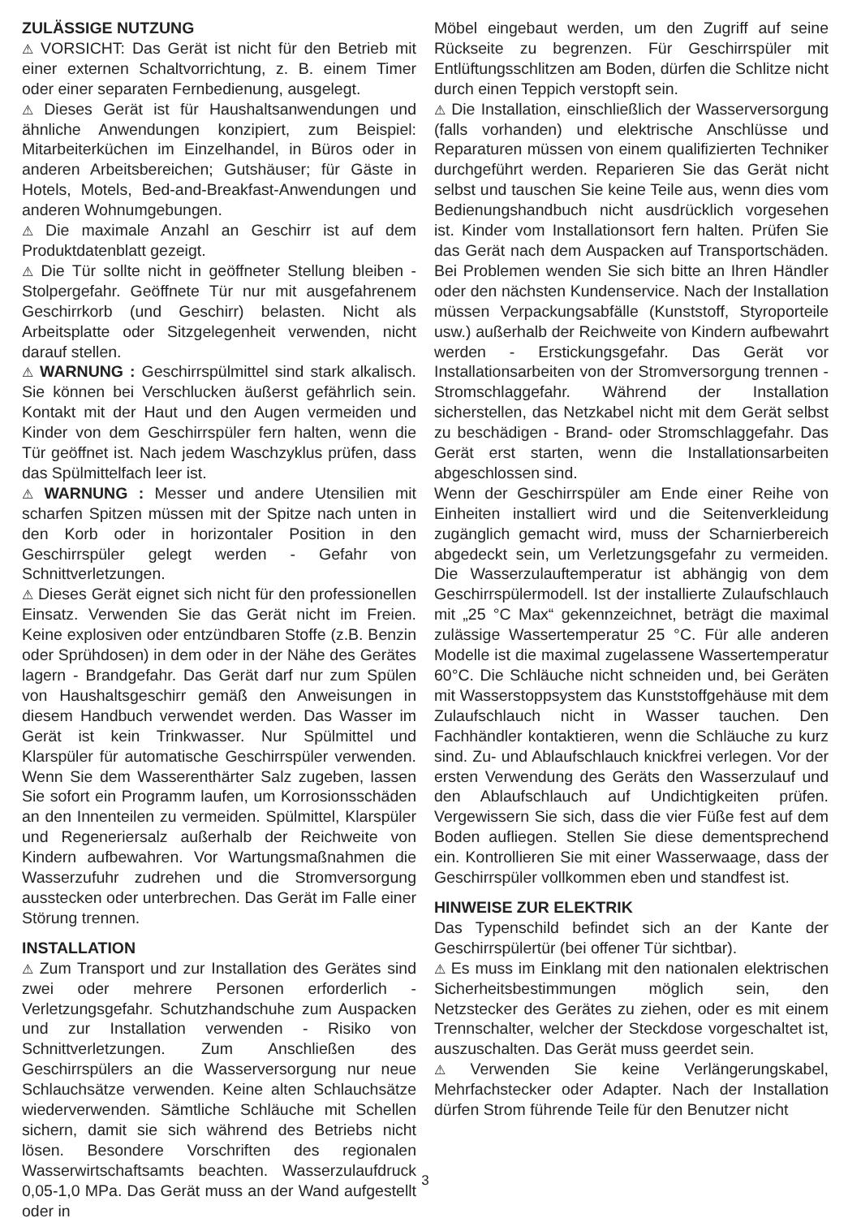ZULÄSSIGE NUTZUNG
⚠ VORSICHT: Das Gerät ist nicht für den Betrieb mit einer externen Schaltvorrichtung, z. B. einem Timer oder einer separaten Fernbedienung, ausgelegt.
⚠ Dieses Gerät ist für Haushaltsanwendungen und ähnliche Anwendungen konzipiert, zum Beispiel: Mitarbeiterküchen im Einzelhandel, in Büros oder in anderen Arbeitsbereichen; Gutshäuser; für Gäste in Hotels, Motels, Bed-and-Breakfast-Anwendungen und anderen Wohnumgebungen.
⚠ Die maximale Anzahl an Geschirr ist auf dem Produktdatenblatt gezeigt.
⚠ Die Tür sollte nicht in geöffneter Stellung bleiben - Stolpergefahr. Geöffnete Tür nur mit ausgefahrenem Geschirrkorb (und Geschirr) belasten. Nicht als Arbeitsplatte oder Sitzgelegenheit verwenden, nicht darauf stellen.
⚠ WARNUNG : Geschirrspülmittel sind stark alkalisch. Sie können bei Verschlucken äußerst gefährlich sein. Kontakt mit der Haut und den Augen vermeiden und Kinder von dem Geschirrspüler fern halten, wenn die Tür geöffnet ist. Nach jedem Waschzyklus prüfen, dass das Spülmittelfach leer ist.
⚠ WARNUNG : Messer und andere Utensilien mit scharfen Spitzen müssen mit der Spitze nach unten in den Korb oder in horizontaler Position in den Geschirrspüler gelegt werden - Gefahr von Schnittverletzungen.
⚠ Dieses Gerät eignet sich nicht für den professionellen Einsatz. Verwenden Sie das Gerät nicht im Freien. Keine explosiven oder entzündbaren Stoffe (z.B. Benzin oder Sprühdosen) in dem oder in der Nähe des Gerätes lagern - Brandgefahr. Das Gerät darf nur zum Spülen von Haushaltsgeschirr gemäß den Anweisungen in diesem Handbuch verwendet werden. Das Wasser im Gerät ist kein Trinkwasser. Nur Spülmittel und Klarspüler für automatische Geschirrspüler verwenden. Wenn Sie dem Wasserenthärter Salz zugeben, lassen Sie sofort ein Programm laufen, um Korrosionsschäden an den Innenteilen zu vermeiden. Spülmittel, Klarspüler und Regeneriersalz außerhalb der Reichweite von Kindern aufbewahren. Vor Wartungsmaßnahmen die Wasserzufuhr zudrehen und die Stromversorgung ausstecken oder unterbrechen. Das Gerät im Falle einer Störung trennen.
INSTALLATION
⚠ Zum Transport und zur Installation des Gerätes sind zwei oder mehrere Personen erforderlich - Verletzungsgefahr. Schutzhandschuhe zum Auspacken und zur Installation verwenden - Risiko von Schnittverletzungen. Zum Anschließen des Geschirrspülers an die Wasserversorgung nur neue Schlauchsätze verwenden. Keine alten Schlauchsätze wiederverwenden. Sämtliche Schläuche mit Schellen sichern, damit sie sich während des Betriebs nicht lösen. Besondere Vorschriften des regionalen Wasserwirtschaftsamts beachten. Wasserzulaufdruck 0,05-1,0 MPa. Das Gerät muss an der Wand aufgestellt oder in
Möbel eingebaut werden, um den Zugriff auf seine Rückseite zu begrenzen. Für Geschirrspüler mit Entlüftungsschlitzen am Boden, dürfen die Schlitze nicht durch einen Teppich verstopft sein.
⚠ Die Installation, einschließlich der Wasserversorgung (falls vorhanden) und elektrische Anschlüsse und Reparaturen müssen von einem qualifizierten Techniker durchgeführt werden. Reparieren Sie das Gerät nicht selbst und tauschen Sie keine Teile aus, wenn dies vom Bedienungshandbuch nicht ausdrücklich vorgesehen ist. Kinder vom Installationsort fern halten. Prüfen Sie das Gerät nach dem Auspacken auf Transportschäden. Bei Problemen wenden Sie sich bitte an Ihren Händler oder den nächsten Kundenservice. Nach der Installation müssen Verpackungsabfälle (Kunststoff, Styroporteile usw.) außerhalb der Reichweite von Kindern aufbewahrt werden - Erstickungsgefahr. Das Gerät vor Installationsarbeiten von der Stromversorgung trennen - Stromschlaggefahr. Während der Installation sicherstellen, das Netzkabel nicht mit dem Gerät selbst zu beschädigen - Brand- oder Stromschlaggefahr. Das Gerät erst starten, wenn die Installationsarbeiten abgeschlossen sind.
Wenn der Geschirrspüler am Ende einer Reihe von Einheiten installiert wird und die Seitenverkleidung zugänglich gemacht wird, muss der Scharnierbereich abgedeckt sein, um Verletzungsgefahr zu vermeiden. Die Wasserzulauftemperatur ist abhängig von dem Geschirrspülermodell. Ist der installierte Zulaufschlauch mit „25 °C Max“ gekennzeichnet, beträgt die maximal zulässige Wassertemperatur 25 °C. Für alle anderen Modelle ist die maximal zugelassene Wassertemperatur 60°C. Die Schläuche nicht schneiden und, bei Geräten mit Wasserstoppsystem das Kunststoffgehäuse mit dem Zulaufschlauch nicht in Wasser tauchen. Den Fachhändler kontaktieren, wenn die Schläuche zu kurz sind. Zu- und Ablaufschlauch knickfrei verlegen. Vor der ersten Verwendung des Geräts den Wasserzulauf und den Ablaufschlauch auf Undichtigkeiten prüfen. Vergewissern Sie sich, dass die vier Füße fest auf dem Boden aufliegen. Stellen Sie diese dementsprechend ein. Kontrollieren Sie mit einer Wasserwaage, dass der Geschirrspüler vollkommen eben und standfest ist.
HINWEISE ZUR ELEKTRIK
Das Typenschild befindet sich an der Kante der Geschirrspülertür (bei offener Tür sichtbar).
⚠ Es muss im Einklang mit den nationalen elektrischen Sicherheitsbestimmungen möglich sein, den Netzstecker des Gerätes zu ziehen, oder es mit einem Trennschalter, welcher der Steckdose vorgeschaltet ist, auszuschalten. Das Gerät muss geerdet sein.
⚠ Verwenden Sie keine Verlängerungskabel, Mehrfachstecker oder Adapter. Nach der Installation dürfen Strom führende Teile für den Benutzer nicht
3